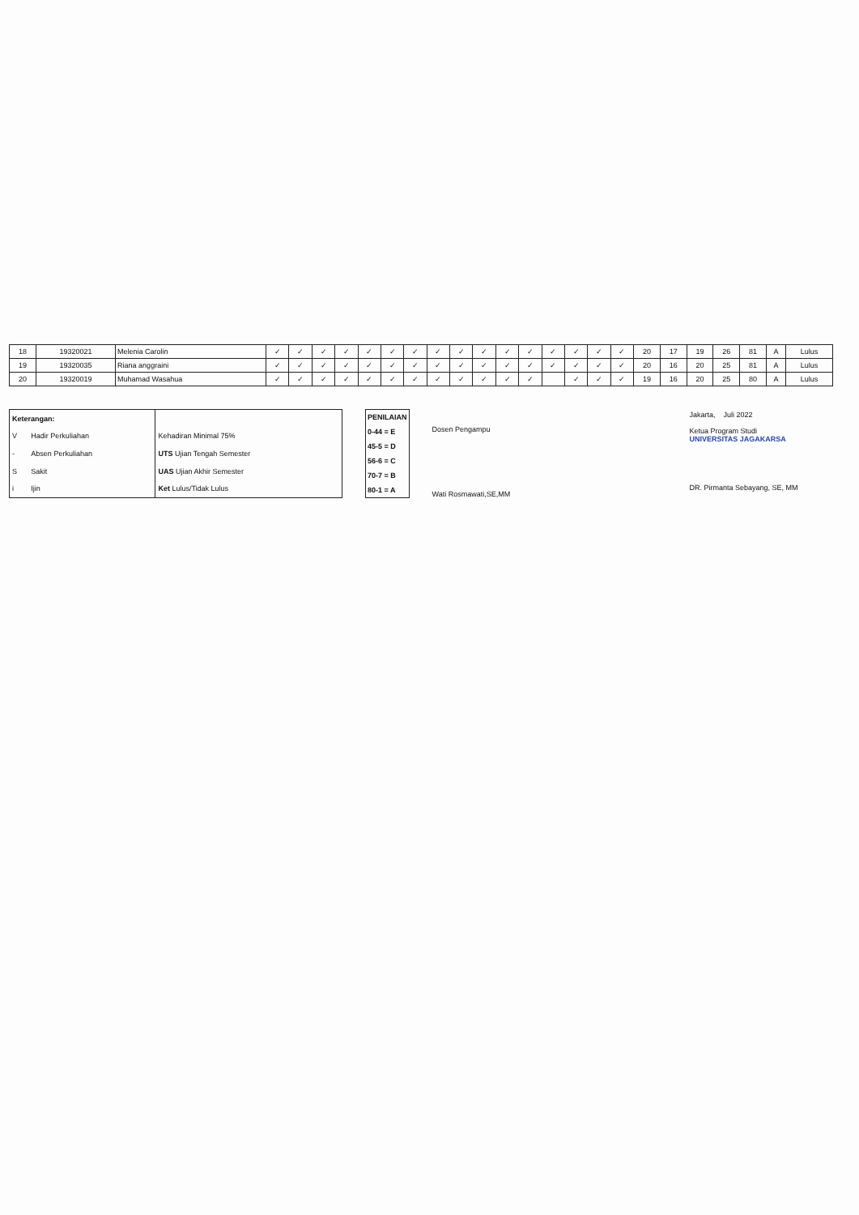| 18 | 19320021 | Melenia Carolin | ✓ | ✓ | ✓ | ✓ | ✓ | ✓ | ✓ | ✓ | ✓ | ✓ | ✓ | ✓ | ✓ | ✓ | ✓ | ✓ | 20 | 17 | 19 | 26 | 81 | A | Lulus |
| 19 | 19320035 | Riana anggraini | ✓ | ✓ | ✓ | ✓ | ✓ | ✓ | ✓ | ✓ | ✓ | ✓ | ✓ | ✓ | ✓ | ✓ | ✓ | ✓ | 20 | 16 | 20 | 25 | 81 | A | Lulus |
| 20 | 19320019 | Muhamad Wasahua | ✓ | ✓ | ✓ | ✓ | ✓ | ✓ | ✓ | ✓ | ✓ | ✓ | ✓ | ✓ | | ✓ | ✓ | ✓ | 19 | 16 | 20 | 25 | 80 | A | Lulus |
| Keterangan: | | |
| V | Hadir Perkuliahan | Kehadiran Minimal 75% |
| - | Absen Perkuliahan | UTS Ujian Tengah Semester |
| S | Sakit | UAS Ujian Akhir Semester |
| i | Ijin | Ket Lulus/Tidak Lulus |
| PENILAIAN |
| 0-44 = E |
| 45-5 = D |
| 56-6 = C |
| 70-7 = B |
| 80-1 = A |
Dosen Pengampu
Wati Rosmawati,SE,MM
Jakarta, Juli 2022
Ketua Program Studi
UNIVERSITAS JAGAKARSA
DR. Pirmanta Sebayang, SE, MM